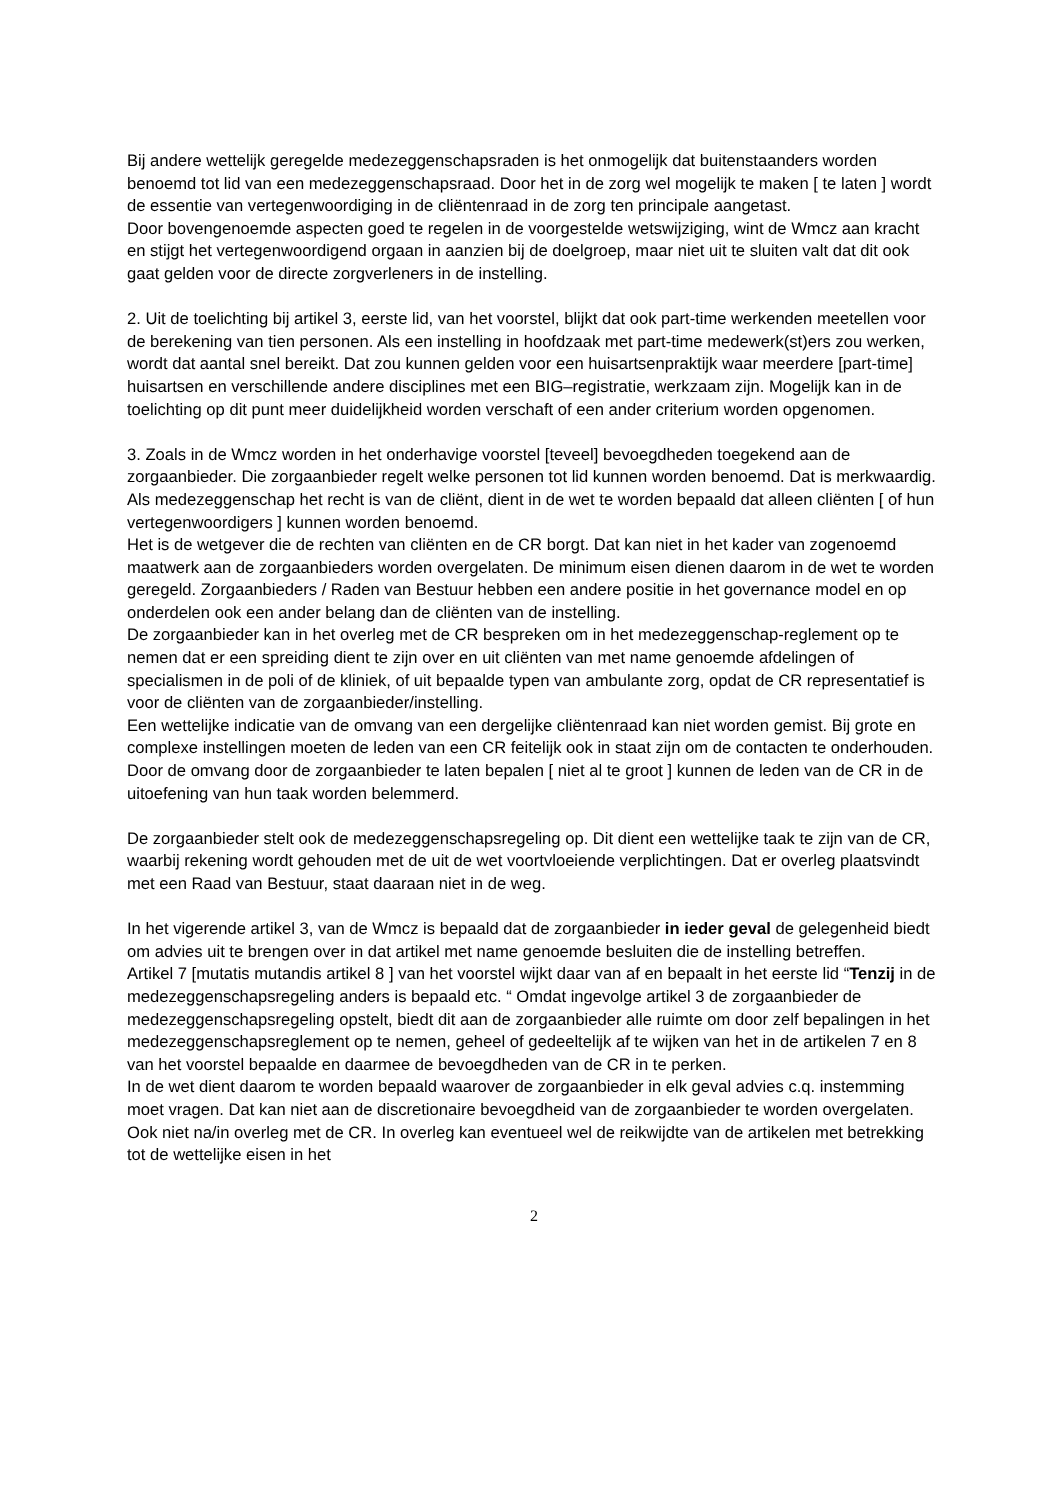Bij andere wettelijk geregelde medezeggenschapsraden is het onmogelijk dat buitenstaanders worden benoemd tot lid van een medezeggenschapsraad. Door het in de zorg wel mogelijk te maken [ te laten ] wordt de essentie van vertegenwoordiging in de cliëntenraad in de zorg ten principale aangetast.
Door bovengenoemde aspecten goed te regelen in de voorgestelde wetswijziging, wint de Wmcz aan kracht en stijgt het vertegenwoordigend orgaan in aanzien bij de doelgroep, maar niet uit te sluiten valt dat dit ook gaat gelden voor de directe zorgverleners in de instelling.
2. Uit de toelichting bij artikel 3, eerste lid, van het voorstel, blijkt dat ook part-time werkenden meetellen voor de berekening van tien personen. Als een instelling in hoofdzaak met part-time medewerk(st)ers zou werken, wordt dat aantal snel bereikt. Dat zou kunnen gelden voor een huisartsenpraktijk waar meerdere [part-time] huisartsen en verschillende andere disciplines met een BIG–registratie, werkzaam zijn. Mogelijk kan in de toelichting op dit punt meer duidelijkheid worden verschaft of een ander criterium worden opgenomen.
3. Zoals in de Wmcz worden in het onderhavige voorstel [teveel] bevoegdheden toegekend aan de zorgaanbieder. Die zorgaanbieder regelt welke personen tot lid kunnen worden benoemd. Dat is merkwaardig.
Als medezeggenschap het recht is van de cliënt, dient in de wet te worden bepaald dat alleen cliënten [ of hun vertegenwoordigers ] kunnen worden benoemd.
Het is de wetgever die de rechten van cliënten en de CR borgt. Dat kan niet in het kader van zogenoemd maatwerk aan de zorgaanbieders worden overgelaten. De minimum eisen dienen daarom in de wet te worden geregeld. Zorgaanbieders / Raden van Bestuur hebben een andere positie in het governance model en op onderdelen ook een ander belang dan de cliënten van de instelling.
De zorgaanbieder kan in het overleg met de CR bespreken om in het medezeggenschap-reglement op te nemen dat er een spreiding dient te zijn over en uit cliënten van met name genoemde afdelingen of specialismen in de poli of de kliniek, of uit bepaalde typen van ambulante zorg, opdat de CR representatief is voor de cliënten van de zorgaanbieder/instelling.
Een wettelijke indicatie van de omvang van een dergelijke cliëntenraad kan niet worden gemist. Bij grote en complexe instellingen moeten de leden van een CR feitelijk ook in staat zijn om de contacten te onderhouden. Door de omvang door de zorgaanbieder te laten bepalen [ niet al te groot ] kunnen de leden van de CR in de uitoefening van hun taak worden belemmerd.
De zorgaanbieder stelt ook de medezeggenschapsregeling op. Dit dient een wettelijke taak te zijn van de CR, waarbij rekening wordt gehouden met de uit de wet voortvloeiende verplichtingen. Dat er overleg plaatsvindt met een Raad van Bestuur, staat daaraan niet in de weg.
In het vigerende artikel 3, van de Wmcz is bepaald dat de zorgaanbieder in ieder geval de gelegenheid biedt om advies uit te brengen over in dat artikel met name genoemde besluiten die de instelling betreffen.
Artikel 7 [mutatis mutandis artikel 8 ] van het voorstel wijkt daar van af en bepaalt in het eerste lid “Tenzij in de medezeggenschapsregeling anders is bepaald etc. “ Omdat ingevolge artikel 3 de zorgaanbieder de medezeggenschapsregeling opstelt, biedt dit aan de zorgaanbieder alle ruimte om door zelf bepalingen in het medezeggenschapsreglement op te nemen, geheel of gedeeltelijk af te wijken van het in de artikelen 7 en 8 van het voorstel bepaalde en daarmee de bevoegdheden van de CR in te perken.
In de wet dient daarom te worden bepaald waarover de zorgaanbieder in elk geval advies c.q. instemming moet vragen. Dat kan niet aan de discretionaire bevoegdheid van de zorgaanbieder te worden overgelaten. Ook niet na/in overleg met de CR. In overleg kan eventueel wel de reikwijdte van de artikelen met betrekking tot de wettelijke eisen in het
2